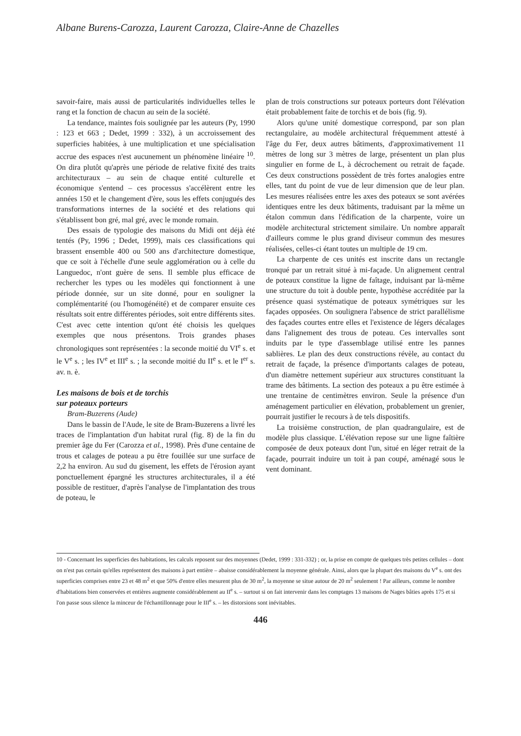Albane Burens-Carozza, Laurent Carozza, Claire-Anne de Chazelles
savoir-faire, mais aussi de particularités individuelles telles le rang et la fonction de chacun au sein de la société.
La tendance, maintes fois soulignée par les auteurs (Py, 1990 : 123 et 663 ; Dedet, 1999 : 332), à un accroissement des superficies habitées, à une multiplication et une spécialisation accrue des espaces n'est aucunement un phénomène linéaire <sup>10</sup>. On dira plutôt qu'après une période de relative fixité des traits architecturaux – au sein de chaque entité culturelle et économique s'entend – ces processus s'accélèrent entre les années 150 et le changement d'ère, sous les effets conjugués des transformations internes de la société et des relations qui s'établissent bon gré, mal gré, avec le monde romain.
Des essais de typologie des maisons du Midi ont déjà été tentés (Py, 1996 ; Dedet, 1999), mais ces classifications qui brassent ensemble 400 ou 500 ans d'architecture domestique, que ce soit à l'échelle d'une seule agglomération ou à celle du Languedoc, n'ont guère de sens. Il semble plus efficace de rechercher les types ou les modèles qui fonctionnent à une période donnée, sur un site donné, pour en souligner la complémentarité (ou l'homogénéité) et de comparer ensuite ces résultats soit entre différentes périodes, soit entre différents sites. C'est avec cette intention qu'ont été choisis les quelques exemples que nous présentons. Trois grandes phases chronologiques sont représentées : la seconde moitié du VI<sup>e</sup> s. et le V<sup>e</sup> s. ; les IV<sup>e</sup> et III<sup>e</sup> s. ; la seconde moitié du II<sup>e</sup> s. et le I<sup>er</sup> s. av. n. è.
Les maisons de bois et de torchis
sur poteaux porteurs
Bram-Buzerens (Aude)
Dans le bassin de l'Aude, le site de Bram-Buzerens a livré les traces de l'implantation d'un habitat rural (fig. 8) de la fin du premier âge du Fer (Carozza et al., 1998). Près d'une centaine de trous et calages de poteau a pu être fouillée sur une surface de 2,2 ha environ. Au sud du gisement, les effets de l'érosion ayant ponctuellement épargné les structures architecturales, il a été possible de restituer, d'après l'analyse de l'implantation des trous de poteau, le
plan de trois constructions sur poteaux porteurs dont l'élévation était probablement faite de torchis et de bois (fig. 9).
Alors qu'une unité domestique correspond, par son plan rectangulaire, au modèle architectural fréquemment attesté à l'âge du Fer, deux autres bâtiments, d'approximativement 11 mètres de long sur 3 mètres de large, présentent un plan plus singulier en forme de L, à décrochement ou retrait de façade. Ces deux constructions possèdent de très fortes analogies entre elles, tant du point de vue de leur dimension que de leur plan. Les mesures réalisées entre les axes des poteaux se sont avérées identiques entre les deux bâtiments, traduisant par la même un étalon commun dans l'édification de la charpente, voire un modèle architectural strictement similaire. Un nombre apparaît d'ailleurs comme le plus grand diviseur commun des mesures réalisées, celles-ci étant toutes un multiple de 19 cm.
La charpente de ces unités est inscrite dans un rectangle tronqué par un retrait situé à mi-façade. Un alignement central de poteaux constitue la ligne de faîtage, induisant par là-même une structure du toit à double pente, hypothèse accréditée par la présence quasi systématique de poteaux symétriques sur les façades opposées. On soulignera l'absence de strict parallélisme des façades courtes entre elles et l'existence de légers décalages dans l'alignement des trous de poteau. Ces intervalles sont induits par le type d'assemblage utilisé entre les pannes sablières. Le plan des deux constructions révèle, au contact du retrait de façade, la présence d'importants calages de poteau, d'un diamètre nettement supérieur aux structures constituant la trame des bâtiments. La section des poteaux a pu être estimée à une trentaine de centimètres environ. Seule la présence d'un aménagement particulier en élévation, probablement un grenier, pourrait justifier le recours à de tels dispositifs.
La troisième construction, de plan quadrangulaire, est de modèle plus classique. L'élévation repose sur une ligne faîtière composée de deux poteaux dont l'un, situé en léger retrait de la façade, pourrait induire un toit à pan coupé, aménagé sous le vent dominant.
10 - Concernant les superficies des habitations, les calculs reposent sur des moyennes (Dedet, 1999 : 331-332) ; or, la prise en compte de quelques très petites cellules – dont on n'est pas certain qu'elles représentent des maisons à part entière – abaisse considérablement la moyenne générale. Ainsi, alors que la plupart des maisons du V<sup>e</sup> s. ont des superficies comprises entre 23 et 48 m<sup>2</sup> et que 50% d'entre elles mesurent plus de 30 m<sup>2</sup>, la moyenne se situe autour de 20 m<sup>2</sup> seulement ! Par ailleurs, comme le nombre d'habitations bien conservées et entières augmente considérablement au II<sup>e</sup> s. – surtout si on fait intervenir dans les comptages 13 maisons de Nages bâties après 175 et si l'on passe sous silence la minceur de l'échantillonnage pour le III<sup>e</sup> s. – les distorsions sont inévitables.
446